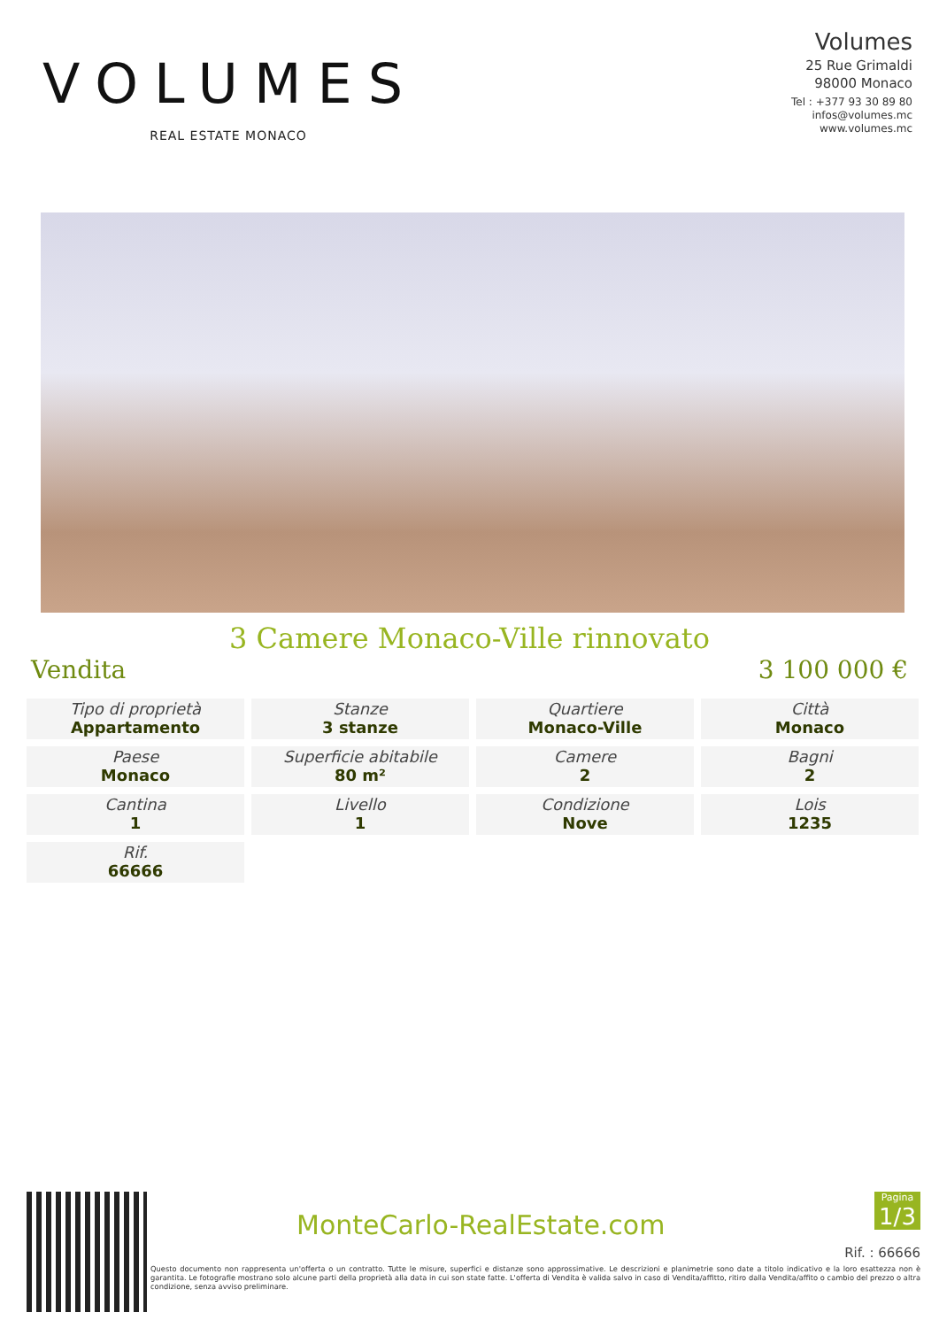VOLUMES
REAL ESTATE MONACO
Volumes
25 Rue Grimaldi
98000 Monaco
Tel : +377 93 30 89 80
infos@volumes.mc
www.volumes.mc
3 Camere Monaco-Ville rinnovato
Vendita 3 100 000 €
| Tipo di proprietà Appartamento | Stanze 3 stanze | Quartiere Monaco-Ville | Città Monaco |
| Paese Monaco | Superficie abitabile 80 m² | Camere 2 | Bagni 2 |
| Cantina 1 | Livello 1 | Condizione Nove | Lois 1235 |
| Rif. 66666 | | | |
MonteCarlo-RealEstate.com
Pagina
1/3
Rif. : 66666
Questo documento non rappresenta un'offerta o un contratto. Tutte le misure, superfici e distanze sono approssimative. Le descrizioni e planimetrie sono date a titolo indicativo e la loro esattezza non è garantita. Le fotografie mostrano solo alcune parti della proprietà alla data in cui son state fatte. L'offerta di Vendita è valida salvo in caso di Vendita/affitto, ritiro dalla Vendita/affito o cambio del prezzo o altra condizione, senza avviso preliminare.